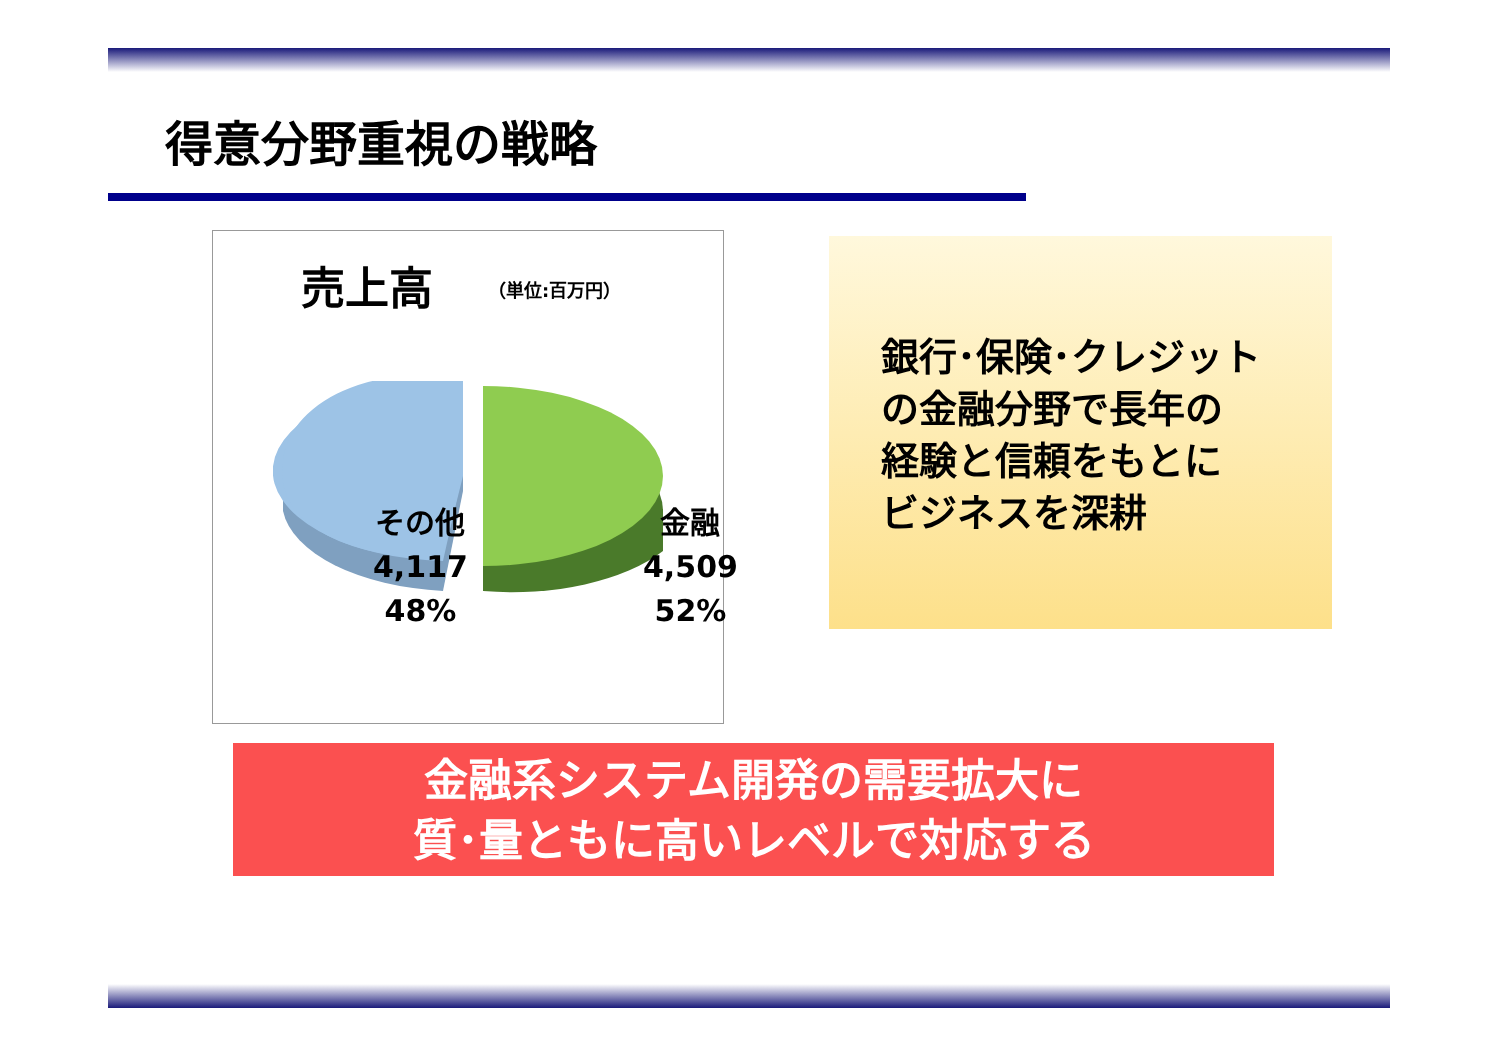得意分野重視の戦略
売上高 （単位:百万円）
その他
4,117
48%
金融
4,509
52%
銀行･保険･クレジット
の金融分野で長年の
経験と信頼をもとに
ビジネスを深耕
金融系システム開発の需要拡大に
質･量ともに高いレベルで対応する